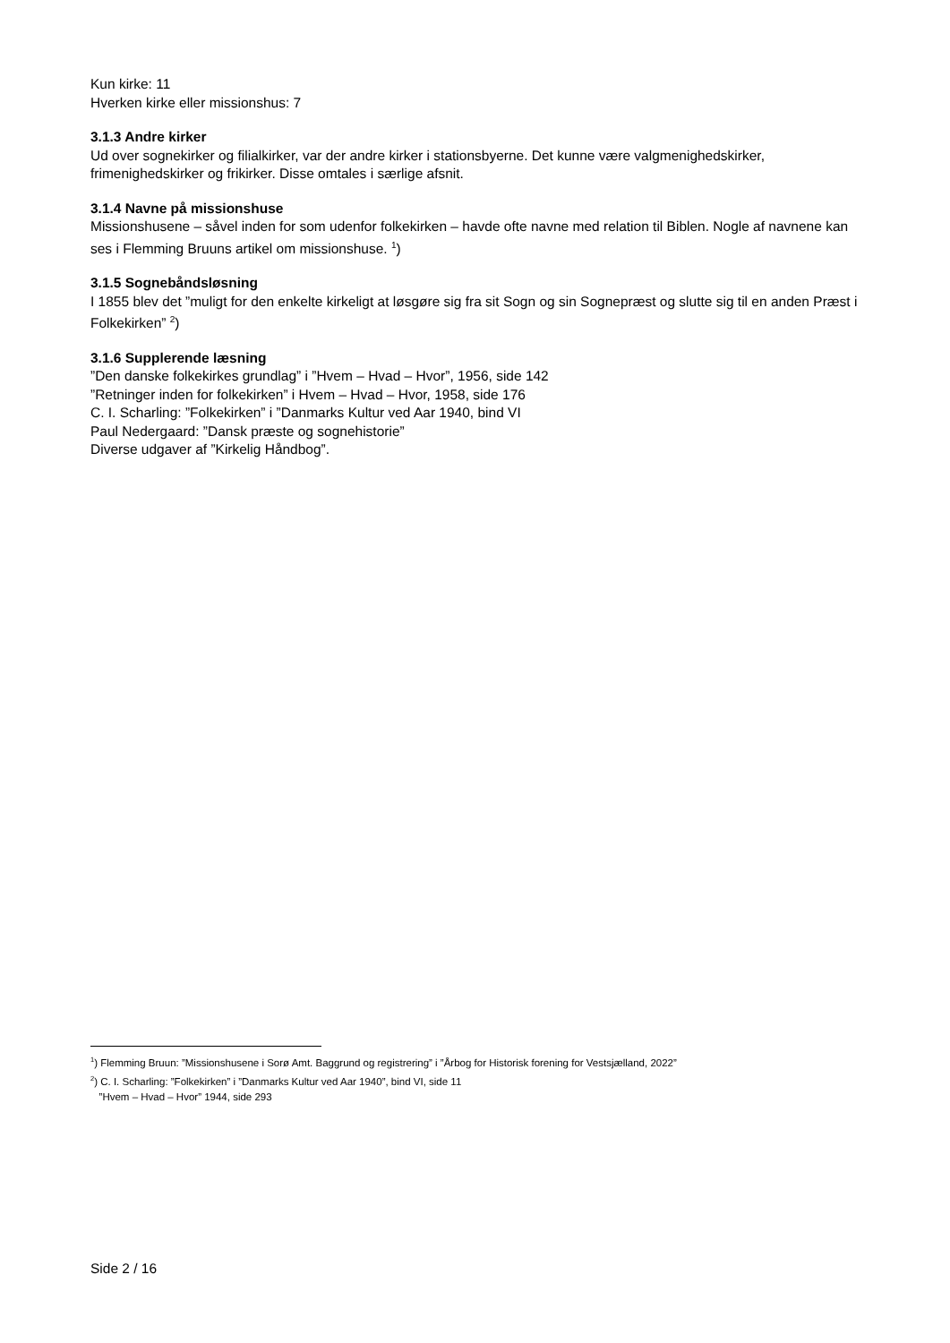Kun kirke: 11
Hverken kirke eller missionshus: 7
3.1.3 Andre kirker
Ud over sognekirker og filialkirker, var der andre kirker i stationsbyerne. Det kunne være valgmenighedskirker, frimenighedskirker og frikirker. Disse omtales i særlige afsnit.
3.1.4 Navne på missionshuse
Missionshusene – såvel inden for som udenfor folkekirken – havde ofte navne med relation til Biblen. Nogle af navnene kan ses i Flemming Bruuns artikel om missionshuse. <sup>1</sup>)
3.1.5 Sognebåndsløsning
I 1855 blev det ”muligt for den enkelte kirkeligt at løsgøre sig fra sit Sogn og sin Sognepræst og slutte sig til en anden Præst i Folkekirken” <sup>2</sup>)
3.1.6 Supplerende læsning
”Den danske folkekirkes grundlag” i ”Hvem – Hvad – Hvor”, 1956, side 142
”Retninger inden for folkekirken” i Hvem – Hvad – Hvor, 1958, side 176
C. I. Scharling: ”Folkekirken” i ”Danmarks Kultur ved Aar 1940, bind VI
Paul Nedergaard: ”Dansk præste og sognehistorie”
Diverse udgaver af ”Kirkelig Håndbog”.
<sup>1</sup>) Flemming Bruun: ”Missionshusene i Sorø Amt. Baggrund og registrering” i ”Årbog for Historisk forening for Vestsjælland, 2022”
<sup>2</sup>) C. I. Scharling: ”Folkekirken” i ”Danmarks Kultur ved Aar 1940”, bind VI, side 11
”Hvem – Hvad – Hvor” 1944, side 293
Side 2 / 16